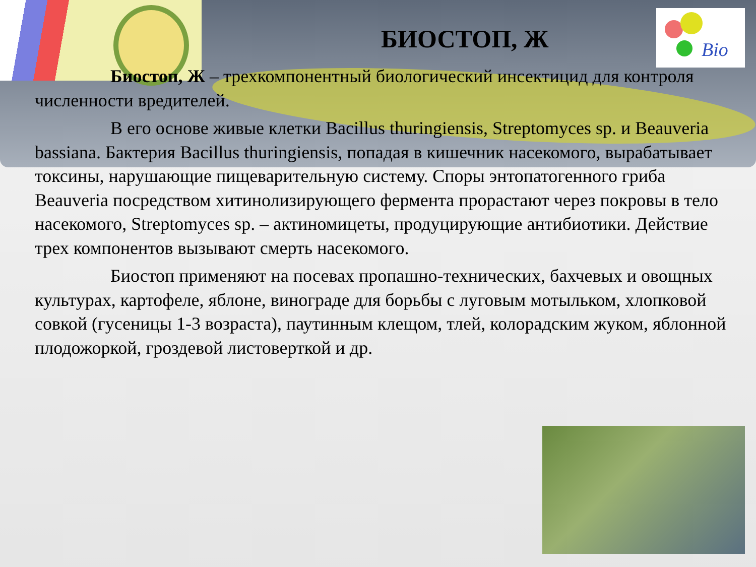Bio
БИОСТОП, Ж
Биостоп, Ж – трехкомпонентный биологический инсектицид для контроля численности вредителей.
В его основе живые клетки Bacillus thuringiensis, Streptomyces sp. и Beauveria bassiana. Бактерия Bacillus thuringiensis, попадая в кишечник насекомого, вырабатывает токсины, нарушающие пищеварительную систему. Споры энтопатогенного гриба Beauveria посредством хитинолизирующего фермента прорастают через покровы в тело насекомого, Streptomyces sp. – актиномицеты, продуцирующие антибиотики. Действие трех компонентов вызывают смерть насекомого.
Биостоп применяют на посевах пропашно-технических, бахчевых и овощных культурах, картофеле, яблоне, винограде для борьбы с луговым мотыльком, хлопковой совкой (гусеницы 1-3 возраста), паутинным клещом, тлей, колорадским жуком, яблонной плодожоркой, гроздевой листоверткой и др.